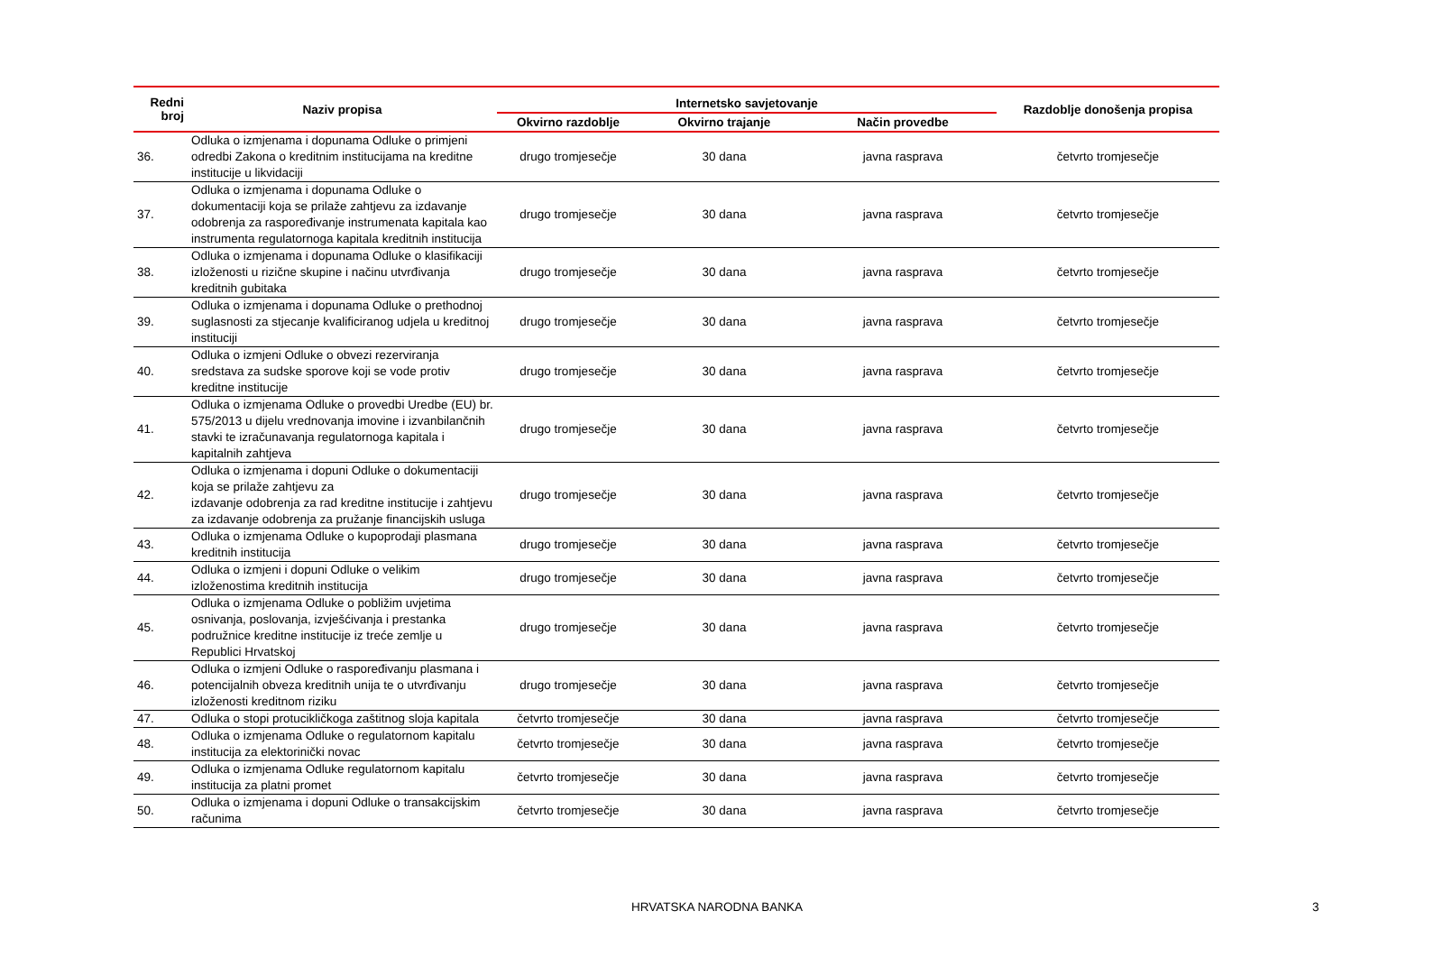| Redni broj | Naziv propisa | Internetsko savjetovanje | | | Razdoblje donošenja propisa |
| --- | --- | --- | --- | --- | --- |
| | | Okvirno razdoblje | Okvirno trajanje | Način provedbe | |
| 36. | Odluka o izmjenama i dopunama Odluke o primjeni odredbi Zakona o kreditnim institucijama na kreditne institucije u likvidaciji | drugo tromjesečje | 30 dana | javna rasprava | četvrto tromjesečje |
| 37. | Odluka o izmjenama i dopunama Odluke o dokumentaciji koja se prilaže zahtjevu za izdavanje odobrenja za raspoređivanje instrumenata kapitala kao instrumenta regulatornoga kapitala kreditnih institucija | drugo tromjesečje | 30 dana | javna rasprava | četvrto tromjesečje |
| 38. | Odluka o izmjenama i dopunama Odluke o klasifikaciji izloženosti u rizične skupine i načinu utvrđivanja kreditnih gubitaka | drugo tromjesečje | 30 dana | javna rasprava | četvrto tromjesečje |
| 39. | Odluka o izmjenama i dopunama Odluke o prethodnoj suglasnosti za stjecanje kvalificiranog udjela u kreditnoj instituciji | drugo tromjesečje | 30 dana | javna rasprava | četvrto tromjesečje |
| 40. | Odluka o izmjeni Odluke o obvezi rezerviranja sredstava za sudske sporove koji se vode protiv kreditne institucije | drugo tromjesečje | 30 dana | javna rasprava | četvrto tromjesečje |
| 41. | Odluka o izmjenama Odluke o provedbi Uredbe (EU) br. 575/2013 u dijelu vrednovanja imovine i izvanbilančnih stavki te izračunavanja regulatornoga kapitala i kapitalnih zahtjeva | drugo tromjesečje | 30 dana | javna rasprava | četvrto tromjesečje |
| 42. | Odluka o izmjenama i dopuni Odluke o dokumentaciji koja se prilaže zahtjevu za izdavanje odobrenja za rad kreditne institucije i zahtjevu za izdavanje odobrenja za pružanje financijskih usluga | drugo tromjesečje | 30 dana | javna rasprava | četvrto tromjesečje |
| 43. | Odluka o izmjenama Odluke o kupoprodaji plasmana kreditnih institucija | drugo tromjesečje | 30 dana | javna rasprava | četvrto tromjesečje |
| 44. | Odluka o izmjeni i dopuni Odluke o velikim izloženostima kreditnih institucija | drugo tromjesečje | 30 dana | javna rasprava | četvrto tromjesečje |
| 45. | Odluka o izmjenama Odluke o pobližim uvjetima osnivanja, poslovanja, izvješćivanja i prestanka podružnice kreditne institucije iz treće zemlje u Republici Hrvatskoj | drugo tromjesečje | 30 dana | javna rasprava | četvrto tromjesečje |
| 46. | Odluka o izmjeni Odluke o raspoređivanju plasmana i potencijalnih obveza kreditnih unija te o utvrđivanju izloženosti kreditnom riziku | drugo tromjesečje | 30 dana | javna rasprava | četvrto tromjesečje |
| 47. | Odluka o stopi protucikličkoga zaštitnog sloja kapitala | četvrto tromjesečje | 30 dana | javna rasprava | četvrto tromjesečje |
| 48. | Odluka o izmjenama Odluke o regulatornom kapitalu institucija za elektorinički novac | četvrto tromjesečje | 30 dana | javna rasprava | četvrto tromjesečje |
| 49. | Odluka o izmjenama Odluke regulatornom kapitalu institucija za platni promet | četvrto tromjesečje | 30 dana | javna rasprava | četvrto tromjesečje |
| 50. | Odluka o izmjenama i dopuni Odluke o transakcijskim računima | četvrto tromjesečje | 30 dana | javna rasprava | četvrto tromjesečje |
HRVATSKA NARODNA BANKA 3